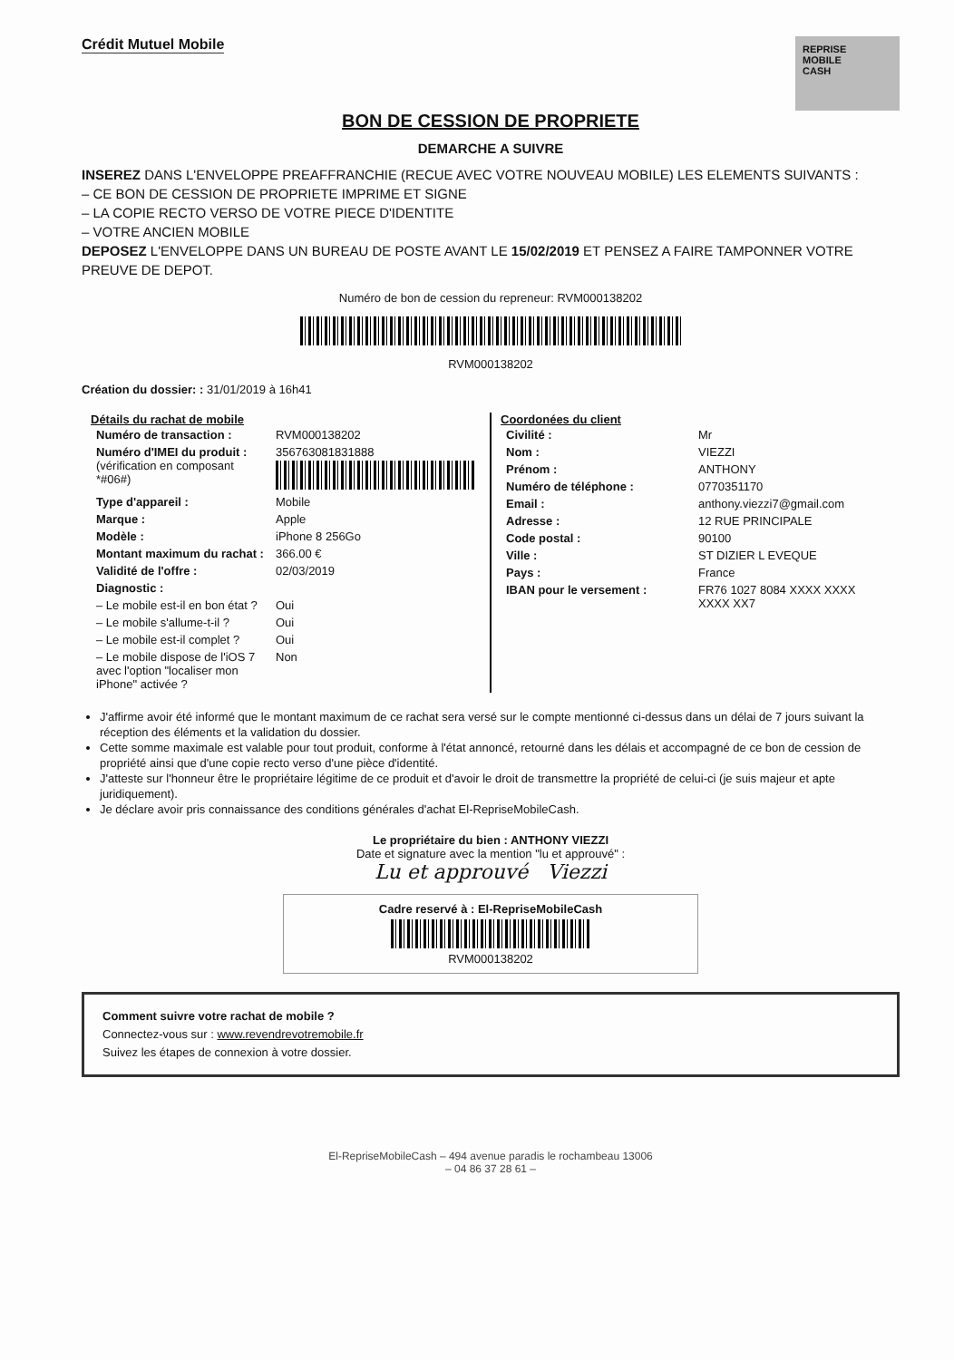Crédit Mutuel Mobile
REPRISE
MOBILE
CASH
BON DE CESSION DE PROPRIETE
DEMARCHE A SUIVRE
INSEREZ DANS L'ENVELOPPE PREAFFRANCHIE (RECUE AVEC VOTRE NOUVEAU MOBILE) LES ELEMENTS SUIVANTS :
– CE BON DE CESSION DE PROPRIETE IMPRIME ET SIGNE
– LA COPIE RECTO VERSO DE VOTRE PIECE D'IDENTITE
– VOTRE ANCIEN MOBILE
DEPOSEZ L'ENVELOPPE DANS UN BUREAU DE POSTE AVANT LE 15/02/2019 ET PENSEZ A FAIRE TAMPONNER VOTRE PREUVE DE DEPOT.
Numéro de bon de cession du repreneur: RVM000138202
RVM000138202
Création du dossier: : 31/01/2019 à 16h41
Détails du rachat de mobile
| Numéro de transaction : | RVM000138202 |
| Numéro d'IMEI du produit : (vérification en composant *#06#) | 356763081831888 |
| Type d'appareil : | Mobile |
| Marque : | Apple |
| Modèle : | iPhone 8 256Go |
| Montant maximum du rachat : | 366.00 € |
| Validité de l'offre : | 02/03/2019 |
| Diagnostic : | |
| – Le mobile est-il en bon état ? | Oui |
| – Le mobile s'allume-t-il ? | Oui |
| – Le mobile est-il complet ? | Oui |
| – Le mobile dispose de l'iOS 7 avec l'option "localiser mon iPhone" activée ? | Non |
Coordonées du client
| Civilité : | Mr |
| Nom : | VIEZZI |
| Prénom : | ANTHONY |
| Numéro de téléphone : | 0770351170 |
| Email : | anthony.viezzi7@gmail.com |
| Adresse : | 12 RUE PRINCIPALE |
| Code postal : | 90100 |
| Ville : | ST DIZIER L EVEQUE |
| Pays : | France |
| IBAN pour le versement : | FR76 1027 8084 XXXX XXXX XXXX XX7 |
J'affirme avoir été informé que le montant maximum de ce rachat sera versé sur le compte mentionné ci-dessus dans un délai de 7 jours suivant la réception des éléments et la validation du dossier.
Cette somme maximale est valable pour tout produit, conforme à l'état annoncé, retourné dans les délais et accompagné de ce bon de cession de propriété ainsi que d'une copie recto verso d'une pièce d'identité.
J'atteste sur l'honneur être le propriétaire légitime de ce produit et d'avoir le droit de transmettre la propriété de celui-ci (je suis majeur et apte juridiquement).
Je déclare avoir pris connaissance des conditions générales d'achat El-RepriseMobileCash.
Le propriétaire du bien : ANTHONY VIEZZI
Date et signature avec la mention "lu et approuvé" :
Lu et approuvé Viezzi
Cadre reservé à : El-RepriseMobileCash
RVM000138202
Comment suivre votre rachat de mobile ?
Connectez-vous sur : www.revendrevotremobile.fr
Suivez les étapes de connexion à votre dossier.
El-RepriseMobileCash – 494 avenue paradis le rochambeau 13006
– 04 86 37 28 61 –